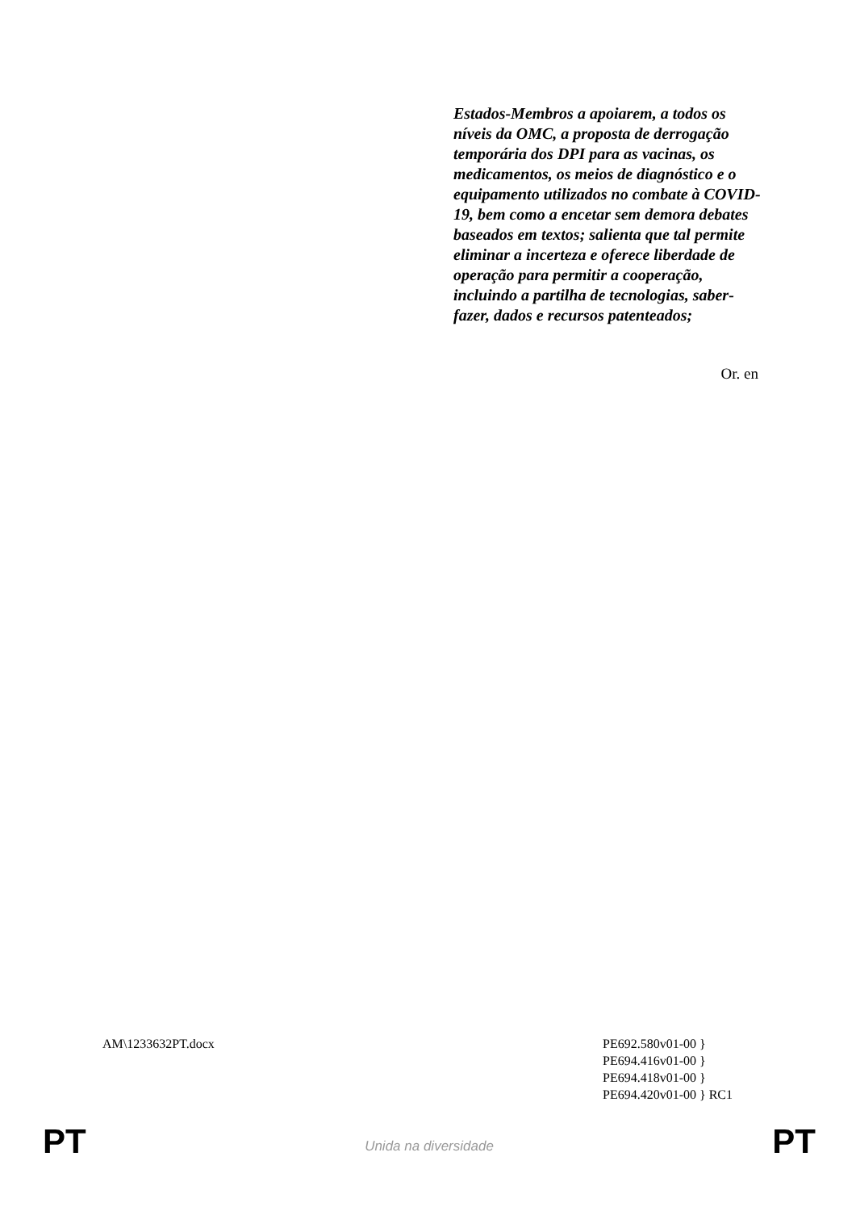Estados-Membros a apoiarem, a todos os níveis da OMC, a proposta de derrogação temporária dos DPI para as vacinas, os medicamentos, os meios de diagnóstico e o equipamento utilizados no combate à COVID-19, bem como a encetar sem demora debates baseados em textos; salienta que tal permite eliminar a incerteza e oferece liberdade de operação para permitir a cooperação, incluindo a partilha de tecnologias, saber-fazer, dados e recursos patenteados;
Or. en
AM\1233632PT.docx PE692.580v01-00 }
PE694.416v01-00 }
PE694.418v01-00 }
PE694.420v01-00 } RC1
PT Unida na diversidade PT